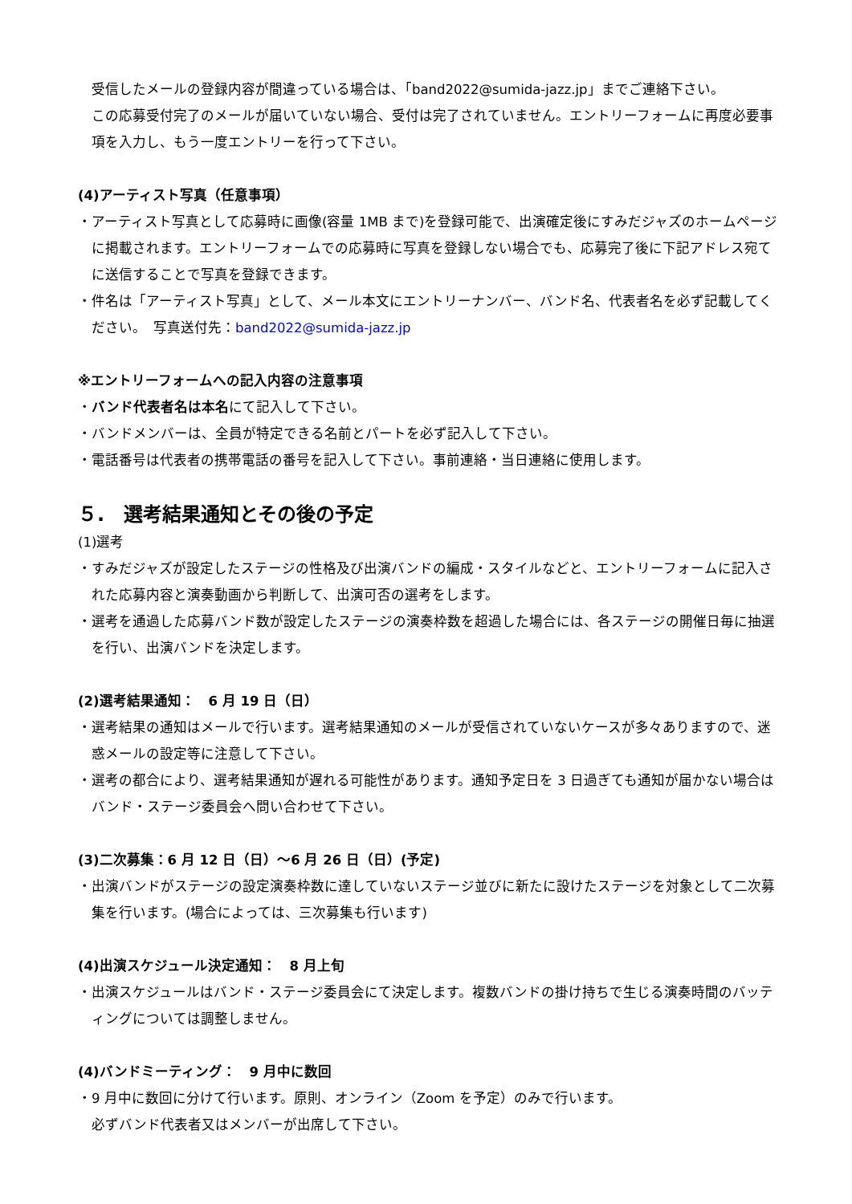受信したメールの登録内容が間違っている場合は、「band2022@sumida-jazz.jp」までご連絡下さい。
この応募受付完了のメールが届いていない場合、受付は完了されていません。エントリーフォームに再度必要事項を入力し、もう一度エントリーを行って下さい。
(4)アーティスト写真（任意事項）
・アーティスト写真として応募時に画像(容量 1MB まで)を登録可能で、出演確定後にすみだジャズのホームページに掲載されます。エントリーフォームでの応募時に写真を登録しない場合でも、応募完了後に下記アドレス宛てに送信することで写真を登録できます。
・件名は「アーティスト写真」として、メール本文にエントリーナンバー、バンド名、代表者名を必ず記載してください。　写真送付先：band2022@sumida-jazz.jp
※エントリーフォームへの記入内容の注意事項
・バンド代表者名は本名にて記入して下さい。
・バンドメンバーは、全員が特定できる名前とパートを必ず記入して下さい。
・電話番号は代表者の携帯電話の番号を記入して下さい。事前連絡・当日連絡に使用します。
５.　選考結果通知とその後の予定
(1)選考
・すみだジャズが設定したステージの性格及び出演バンドの編成・スタイルなどと、エントリーフォームに記入された応募内容と演奏動画から判断して、出演可否の選考をします。
・選考を通過した応募バンド数が設定したステージの演奏枠数を超過した場合には、各ステージの開催日毎に抽選を行い、出演バンドを決定します。
(2)選考結果通知：　6 月 19 日（日）
・選考結果の通知はメールで行います。選考結果通知のメールが受信されていないケースが多々ありますので、迷惑メールの設定等に注意して下さい。
・選考の都合により、選考結果通知が遅れる可能性があります。通知予定日を 3 日過ぎても通知が届かない場合はバンド・ステージ委員会へ問い合わせて下さい。
(3)二次募集：6 月 12 日（日）～6 月 26 日（日）(予定)
・出演バンドがステージの設定演奏枠数に達していないステージ並びに新たに設けたステージを対象として二次募集を行います。(場合によっては、三次募集も行います)
(4)出演スケジュール決定通知：　8 月上旬
・出演スケジュールはバンド・ステージ委員会にて決定します。複数バンドの掛け持ちで生じる演奏時間のバッティングについては調整しません。
(4)バンドミーティング：　9 月中に数回
・9 月中に数回に分けて行います。原則、オンライン（Zoom を予定）のみで行います。
必ずバンド代表者又はメンバーが出席して下さい。